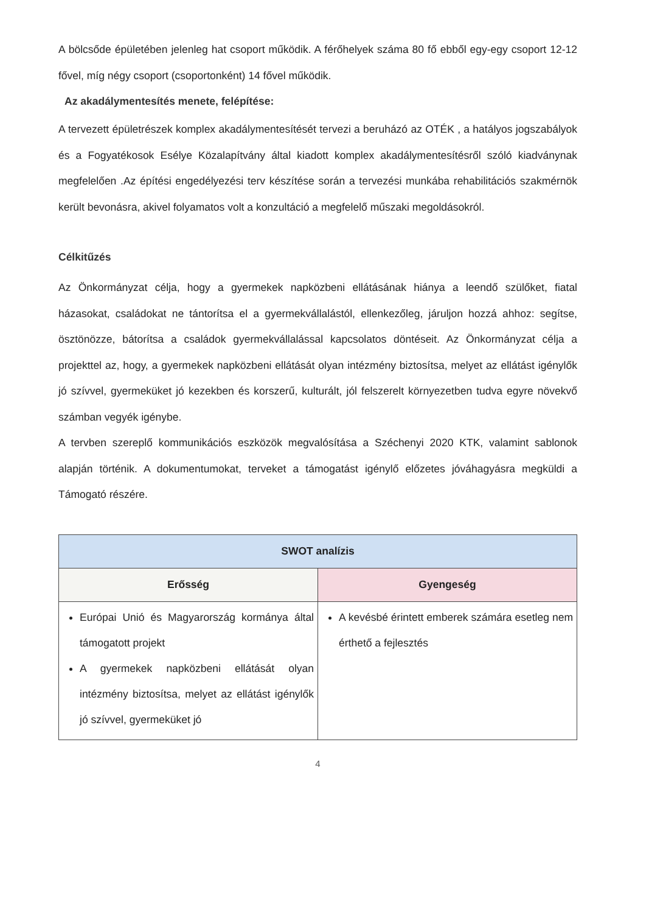A bölcsőde épületében jelenleg hat csoport működik. A férőhelyek száma 80 fő ebből egy-egy csoport 12-12 fővel, míg négy csoport (csoportonként) 14 fővel működik.
Az akadálymentesítés menete, felépítése:
A tervezett épületrészek komplex akadálymentesítését tervezi a beruházó az OTÉK , a hatályos jogszabályok és a Fogyatékosok Esélye Közalapítvány által kiadott komplex akadálymentesítésről szóló kiadványnak megfelelően .Az építési engedélyezési terv készítése során a tervezési munkába rehabilitációs szakmérnök került bevonásra, akivel folyamatos volt a konzultáció a megfelelő műszaki megoldásokról.
Célkitűzés
Az Önkormányzat célja, hogy a gyermekek napközbeni ellátásának hiánya a leendő szülőket, fiatal házasokat, családokat ne tántorítsa el a gyermekvállalástól, ellenkezőleg, járuljon hozzá ahhoz: segítse, ösztönözze, bátorítsa a családok gyermekvállalással kapcsolatos döntéseit. Az Önkormányzat célja a projekttel az, hogy, a gyermekek napközbeni ellátását olyan intézmény biztosítsa, melyet az ellátást igénylők jó szívvel, gyermeküket jó kezekben és korszerű, kulturált, jól felszerelt környezetben tudva egyre növekvő számban vegyék igénybe.
A tervben szereplő kommunikációs eszközök megvalósítása a Széchenyi 2020 KTK, valamint sablonok alapján történik. A dokumentumokat, terveket a támogatást igénylő előzetes jóváhagyásra megküldi a Támogató részére.
| SWOT analízis | |
| --- | --- |
| Erősség | Gyengeség |
| Európai Unió és Magyarország kormánya által támogatott projekt A gyermekek napközbeni ellátását olyan intézmény biztosítsa, melyet az ellátást igénylők jó szívvel, gyermeküket jó | A kevésbé érintett emberek számára esetleg nem érthető a fejlesztés |
4